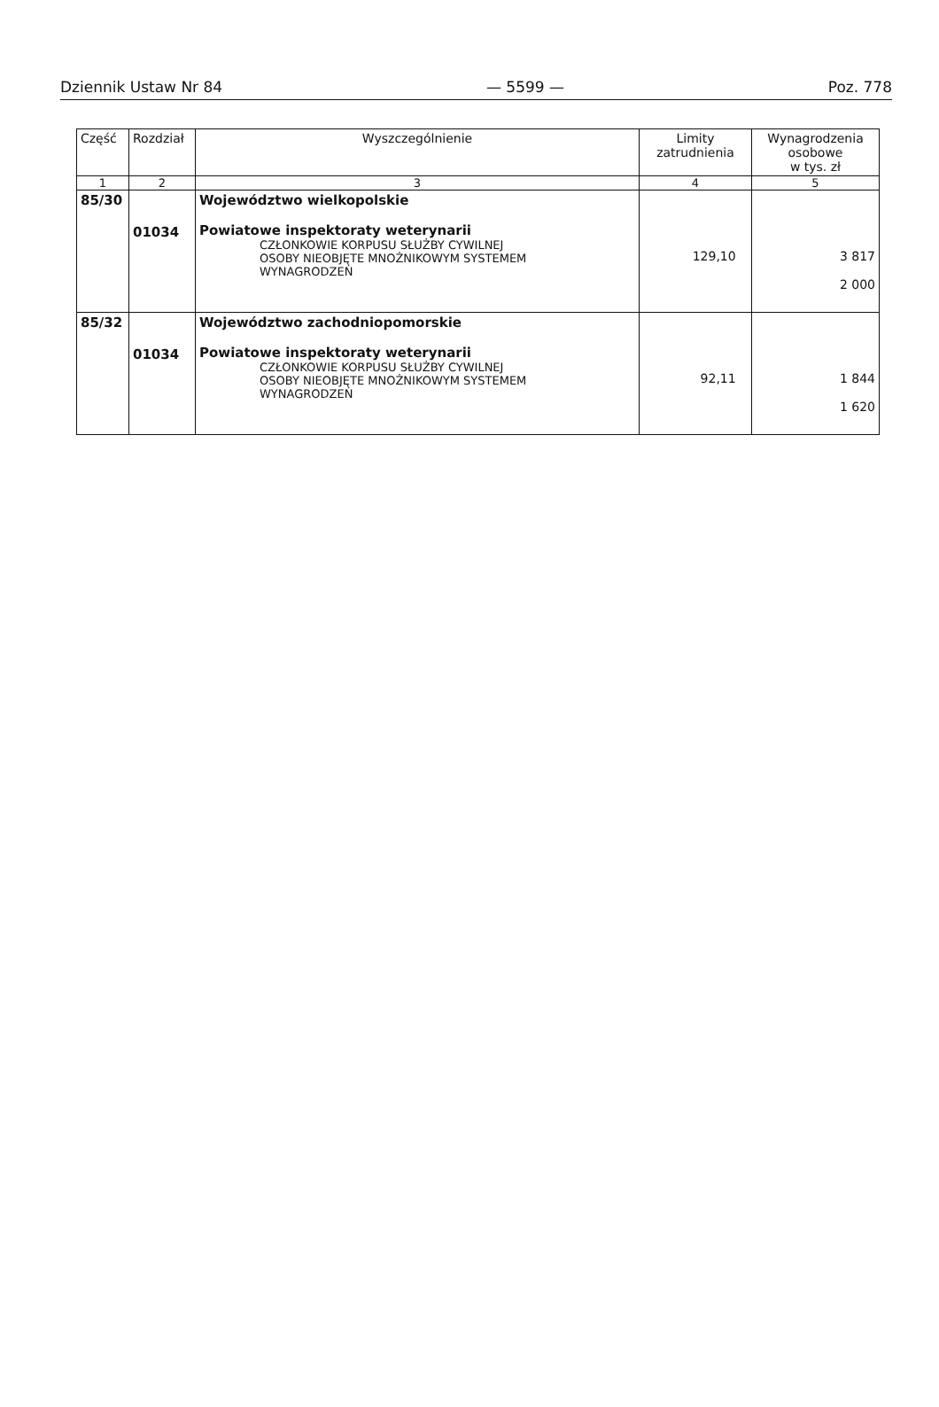Dziennik Ustaw Nr 84 — 5599 — Poz. 778
| Część | Rozdział | Wyszczególnienie | Limity zatrudnienia | Wynagrodzenia osobowe w tys. zł |
| --- | --- | --- | --- | --- |
| 1 | 2 | 3 | 4 | 5 |
| 85/30 | 01034 | Województwo wielkopolskie Powiatowe inspektoraty weterynarii CZŁONKOWIE KORPUSU SŁUŻBY CYWILNEJ OSOBY NIEOBJĘTE MNOŻNIKOWYM SYSTEMEM WYNAGRODZEŃ | 129,10 | 3 817 2 000 |
| 85/32 | 01034 | Województwo zachodniopomorskie Powiatowe inspektoraty weterynarii CZŁONKOWIE KORPUSU SŁUŻBY CYWILNEJ OSOBY NIEOBJĘTE MNOŻNIKOWYM SYSTEMEM WYNAGRODZEŃ | 92,11 | 1 844 1 620 |